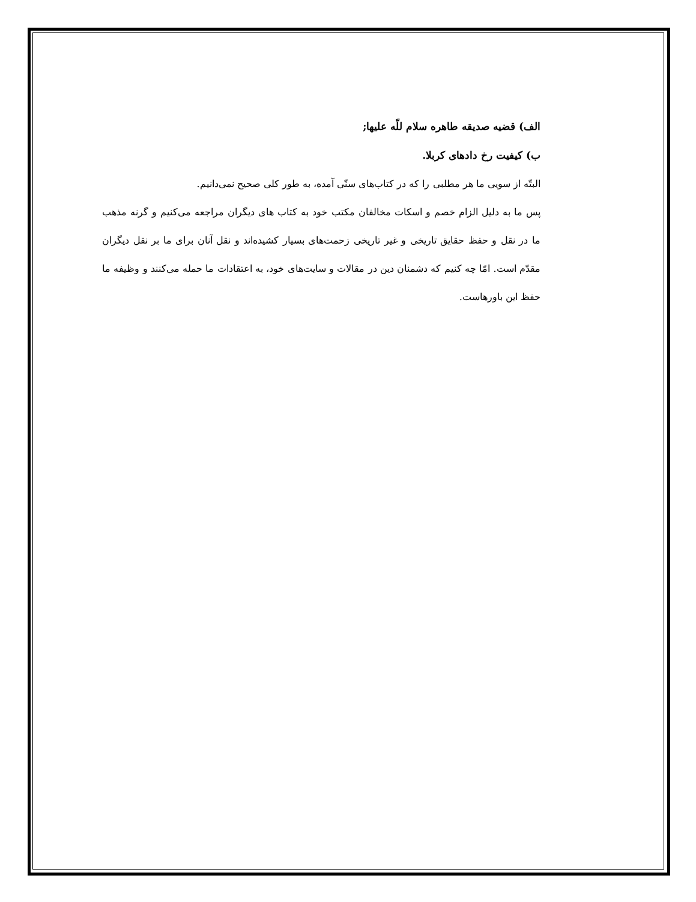الف) قضیه صدیقه طاهره سلام للّه علیها;
ب) کیفیت رخ دادهای کربلا.
البتّه از سویی ما هر مطلبی را که در کتاب‌های سنّی آمده، به طور کلی صحیح نمی‌دانیم.
پس ما به دلیل الزام خصم و اسکات مخالفان مکتب خود به کتاب های دیگران مراجعه می‌کنیم و گرنه مذهب ما در نقل و حفظ حقایق تاریخی و غیر تاریخی زحمت‌های بسیار کشیده‌اند و نقل آنان برای ما بر نقل دیگران مقدّم است. امّا چه کنیم که دشمنان دین در مقالات و سایت‌های خود، به اعتقادات ما حمله می‌کنند و وظیفه ما حفظ این باورهاست.